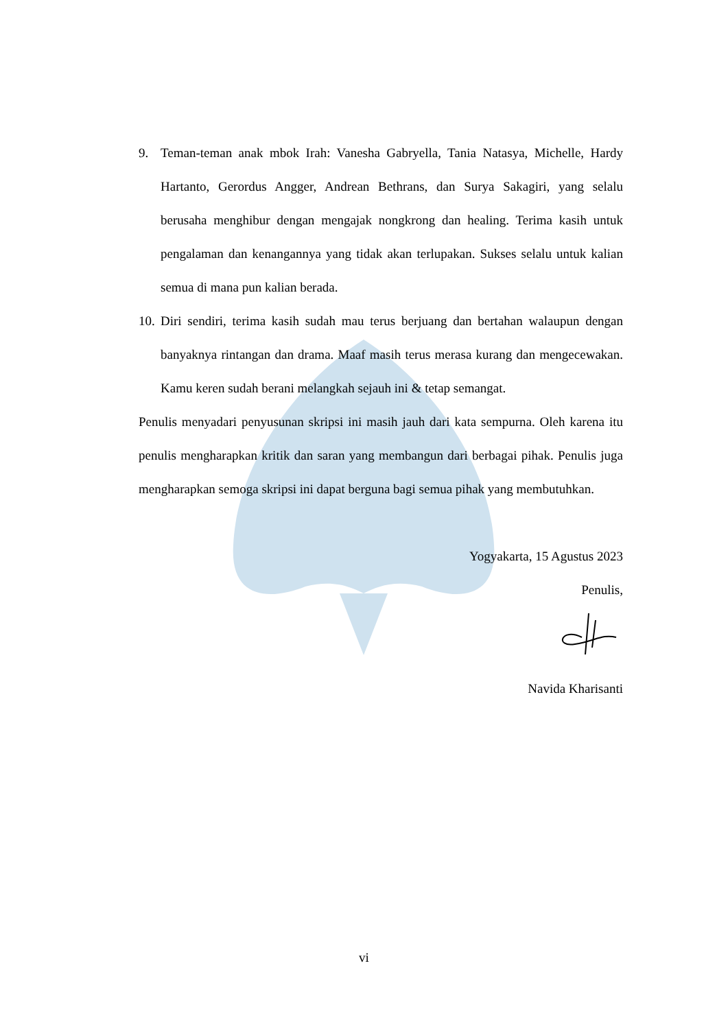9. Teman-teman anak mbok Irah: Vanesha Gabryella, Tania Natasya, Michelle, Hardy Hartanto, Gerordus Angger, Andrean Bethrans, dan Surya Sakagiri, yang selalu berusaha menghibur dengan mengajak nongkrong dan healing. Terima kasih untuk pengalaman dan kenangannya yang tidak akan terlupakan. Sukses selalu untuk kalian semua di mana pun kalian berada.
10. Diri sendiri, terima kasih sudah mau terus berjuang dan bertahan walaupun dengan banyaknya rintangan dan drama. Maaf masih terus merasa kurang dan mengecewakan. Kamu keren sudah berani melangkah sejauh ini & tetap semangat.
Penulis menyadari penyusunan skripsi ini masih jauh dari kata sempurna. Oleh karena itu penulis mengharapkan kritik dan saran yang membangun dari berbagai pihak. Penulis juga mengharapkan semoga skripsi ini dapat berguna bagi semua pihak yang membutuhkan.
Yogyakarta, 15 Agustus 2023
Penulis,
Navida Kharisanti
vi